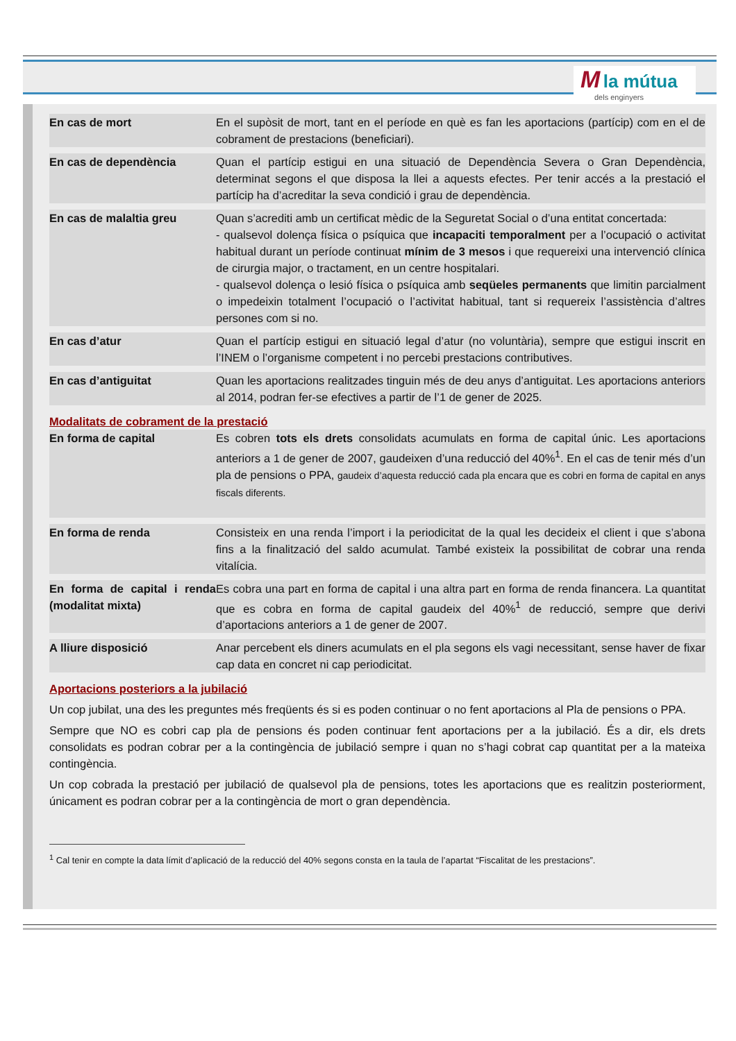M la mútua
dels enginyers
| En cas de mort | En el supòsit de mort, tant en el període en què es fan les aportacions (partícip) com en el de cobrament de prestacions (beneficiari). |
| En cas de dependència | Quan el partícip estigui en una situació de Dependència Severa o Gran Dependència, determinat segons el que disposa la llei a aquests efectes. Per tenir accés a la prestació el partícip ha d’acreditar la seva condició i grau de dependència. |
| En cas de malaltia greu | Quan s’acrediti amb un certificat mèdic de la Seguretat Social o d’una entitat concertada: - qualsevol dolença física o psíquica que incapaciti temporalment per a l’ocupació o activitat habitual durant un període continuat mínim de 3 mesos i que requereixi una intervenció clínica de cirurgia major, o tractament, en un centre hospitalari. - qualsevol dolença o lesió física o psíquica amb seqüeles permanents que limitin parcialment o impedeixin totalment l’ocupació o l’activitat habitual, tant si requereix l’assistència d’altres persones com si no. |
| En cas d’atur | Quan el partícip estigui en situació legal d’atur (no voluntària), sempre que estigui inscrit en l’INEM o l’organisme competent i no percebi prestacions contributives. |
| En cas d’antiguitat | Quan les aportacions realitzades tinguin més de deu anys d’antiguitat. Les aportacions anteriors al 2014, podran fer-se efectives a partir de l’1 de gener de 2025. |
Modalitats de cobrament de la prestació
| En forma de capital | Es cobren tots els drets consolidats acumulats en forma de capital únic. Les aportacions anteriors a 1 de gener de 2007, gaudeixen d’una reducció del 40%<sup>1</sup>. En el cas de tenir més d’un pla de pensions o PPA, gaudeix d’aquesta reducció cada pla encara que es cobri en forma de capital en anys fiscals diferents. |
| En forma de renda | Consisteix en una renda l’import i la periodicitat de la qual les decideix el client i que s’abona fins a la finalització del saldo acumulat. També existeix la possibilitat de cobrar una renda vitalícia. |
| En forma de capital i renda (modalitat mixta) | Es cobra una part en forma de capital i una altra part en forma de renda financera. La quantitat que es cobra en forma de capital gaudeix del 40%<sup>1</sup> de reducció, sempre que derivi d’aportacions anteriors a 1 de gener de 2007. |
| A lliure disposició | Anar percebent els diners acumulats en el pla segons els vagi necessitant, sense haver de fixar cap data en concret ni cap periodicitat. |
Aportacions posteriors a la jubilació
Un cop jubilat, una des les preguntes més freqüents és si es poden continuar o no fent aportacions al Pla de pensions o PPA.
Sempre que NO es cobri cap pla de pensions és poden continuar fent aportacions per a la jubilació. És a dir, els drets consolidats es podran cobrar per a la contingència de jubilació sempre i quan no s’hagi cobrat cap quantitat per a la mateixa contingència.
Un cop cobrada la prestació per jubilació de qualsevol pla de pensions, totes les aportacions que es realitzin posteriorment, únicament es podran cobrar per a la contingència de mort o gran dependència.
<sup>1</sup> Cal tenir en compte la data límit d’aplicació de la reducció del 40% segons consta en la taula de l’apartat “Fiscalitat de les prestacions”.